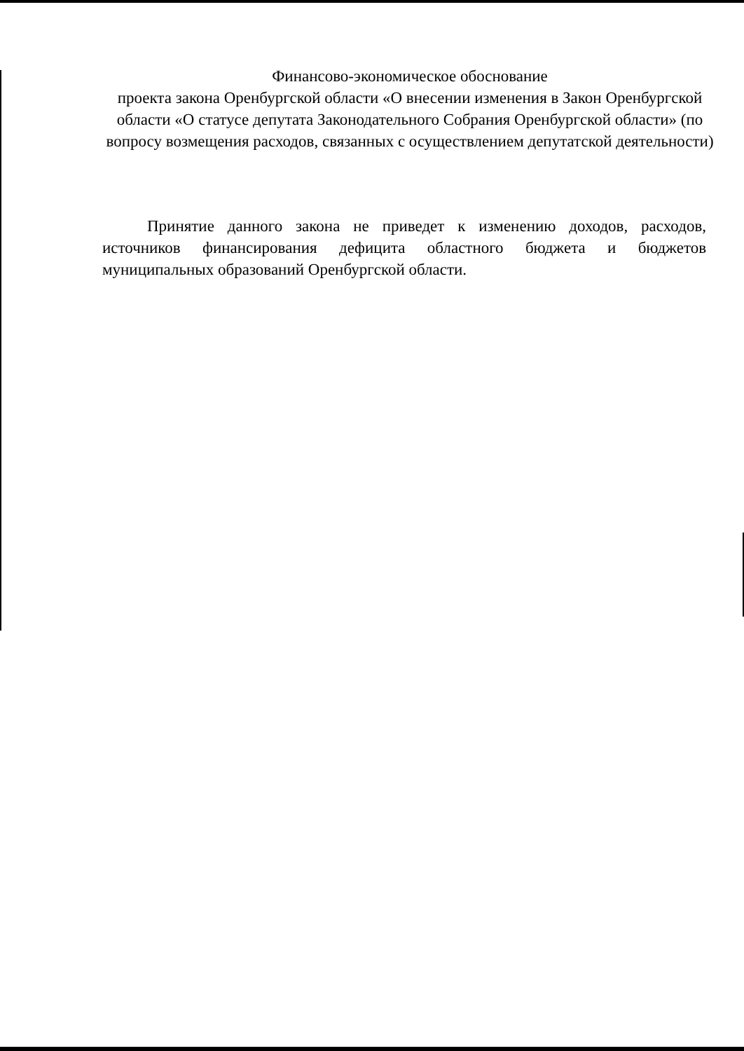Финансово-экономическое обоснование
проекта закона Оренбургской области «О внесении изменения в Закон Оренбургской области «О статусе депутата Законодательного Собрания Оренбургской области» (по вопросу возмещения расходов, связанных с осуществлением депутатской деятельности)
Принятие данного закона не приведет к изменению доходов, расходов, источников финансирования дефицита областного бюджета и бюджетов муниципальных образований Оренбургской области.